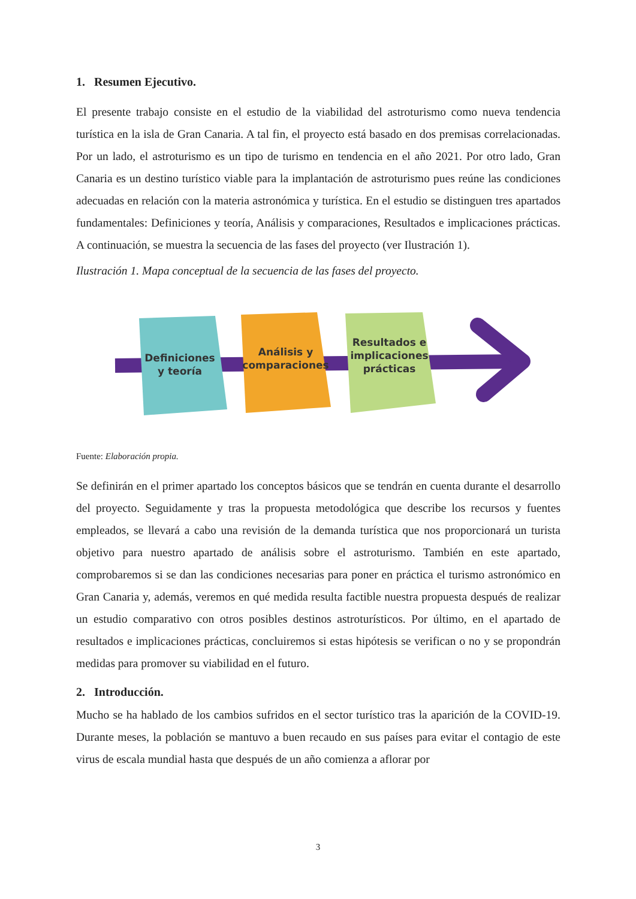1. Resumen Ejecutivo.
El presente trabajo consiste en el estudio de la viabilidad del astroturismo como nueva tendencia turística en la isla de Gran Canaria. A tal fin, el proyecto está basado en dos premisas correlacionadas. Por un lado, el astroturismo es un tipo de turismo en tendencia en el año 2021. Por otro lado, Gran Canaria es un destino turístico viable para la implantación de astroturismo pues reúne las condiciones adecuadas en relación con la materia astronómica y turística. En el estudio se distinguen tres apartados fundamentales: Definiciones y teoría, Análisis y comparaciones, Resultados e implicaciones prácticas. A continuación, se muestra la secuencia de las fases del proyecto (ver Ilustración 1).
Ilustración 1. Mapa conceptual de la secuencia de las fases del proyecto.
Definiciones y teoría
Análisis y comparaciones
Resultados e implicaciones prácticas
Fuente: Elaboración propia.
Se definirán en el primer apartado los conceptos básicos que se tendrán en cuenta durante el desarrollo del proyecto. Seguidamente y tras la propuesta metodológica que describe los recursos y fuentes empleados, se llevará a cabo una revisión de la demanda turística que nos proporcionará un turista objetivo para nuestro apartado de análisis sobre el astroturismo. También en este apartado, comprobaremos si se dan las condiciones necesarias para poner en práctica el turismo astronómico en Gran Canaria y, además, veremos en qué medida resulta factible nuestra propuesta después de realizar un estudio comparativo con otros posibles destinos astroturísticos. Por último, en el apartado de resultados e implicaciones prácticas, concluiremos si estas hipótesis se verifican o no y se propondrán medidas para promover su viabilidad en el futuro.
2. Introducción.
Mucho se ha hablado de los cambios sufridos en el sector turístico tras la aparición de la COVID-19. Durante meses, la población se mantuvo a buen recaudo en sus países para evitar el contagio de este virus de escala mundial hasta que después de un año comienza a aflorar por
3